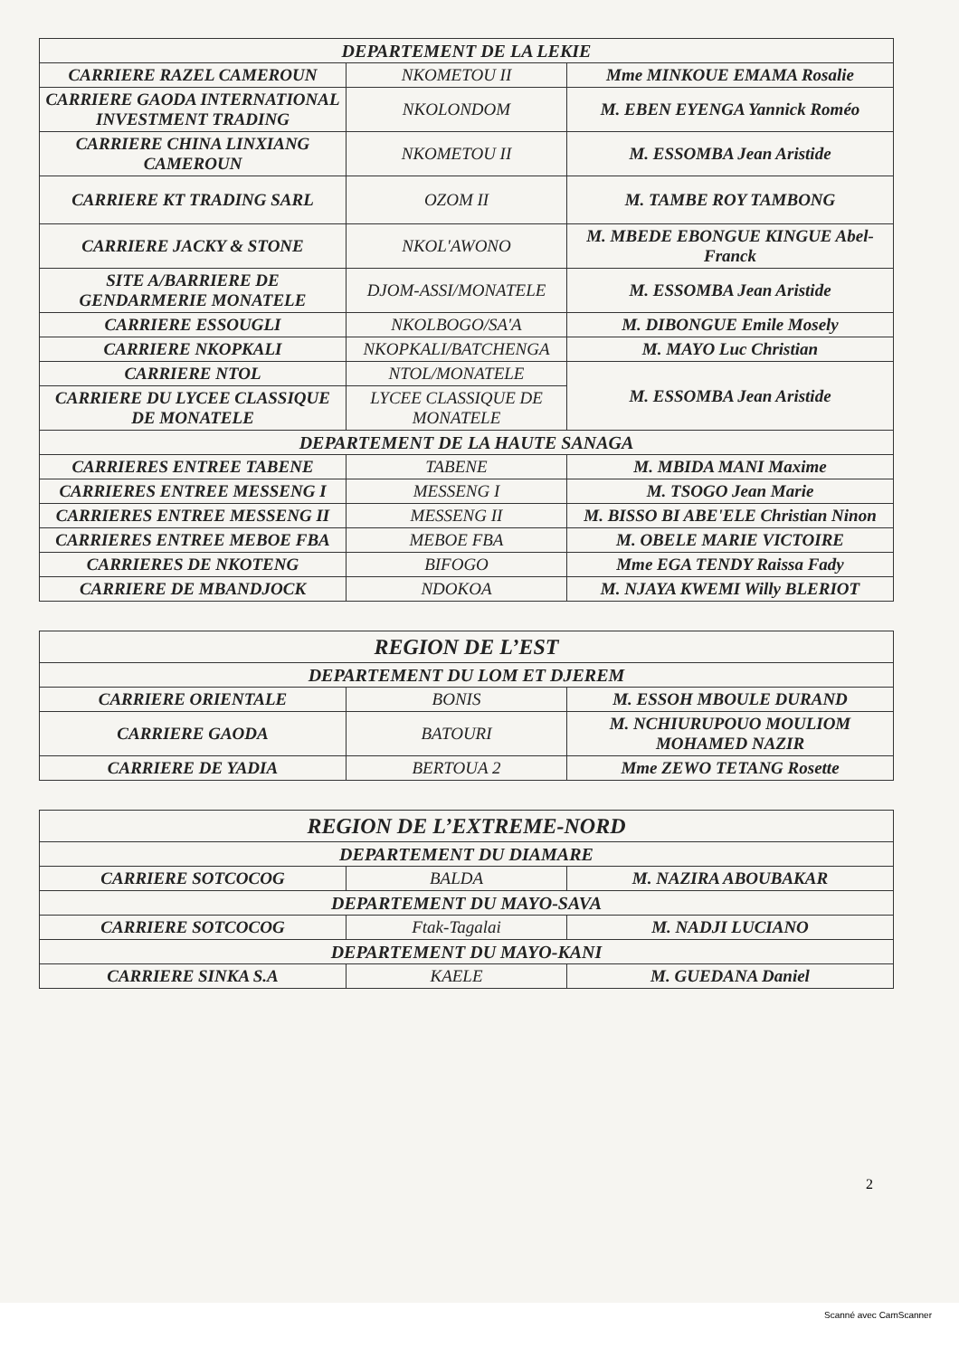| DEPARTEMENT DE LA LEKIE | | |
| --- | --- | --- |
| CARRIERE RAZEL CAMEROUN | NKOMETOU II | Mme MINKOUE EMAMA Rosalie |
| CARRIERE GAODA INTERNATIONAL INVESTMENT TRADING | NKOLONDOM | M. EBEN EYENGA Yannick Roméo |
| CARRIERE CHINA LINXIANG CAMEROUN | NKOMETOU II | M. ESSOMBA Jean Aristide |
| CARRIERE KT TRADING SARL | OZOM II | M. TAMBE ROY TAMBONG |
| CARRIERE JACKY & STONE | NKOL'AWONO | M. MBEDE EBONGUE KINGUE Abel-Franck |
| SITE A/BARRIERE DE GENDARMERIE MONATELE | DJOM-ASSI/MONATELE | M. ESSOMBA Jean Aristide |
| CARRIERE ESSOUGLI | NKOLBOGO/SA'A | M. DIBONGUE Emile Mosely |
| CARRIERE NKOPKALI | NKOPKALI/BATCHENGA | M. MAYO Luc Christian |
| CARRIERE NTOL | NTOL/MONATELE | M. ESSOMBA Jean Aristide |
| CARRIERE DU LYCEE CLASSIQUE DE MONATELE | LYCEE CLASSIQUE DE MONATELE | |
| DEPARTEMENT DE LA HAUTE SANAGA | | |
| CARRIERES ENTREE TABENE | TABENE | M. MBIDA MANI Maxime |
| CARRIERES ENTREE MESSENG I | MESSENG I | M. TSOGO Jean Marie |
| CARRIERES ENTREE MESSENG II | MESSENG II | M. BISSO BI ABE'ELE Christian Ninon |
| CARRIERES ENTREE MEBOE FBA | MEBOE FBA | M. OBELE MARIE VICTOIRE |
| CARRIERES DE NKOTENG | BIFOGO | Mme EGA TENDY Raissa Fady |
| CARRIERE DE MBANDJOCK | NDOKOA | M. NJAYA KWEMI Willy BLERIOT |
| REGION DE L’EST | | |
| --- | --- | --- |
| DEPARTEMENT DU LOM ET DJEREM | | |
| CARRIERE ORIENTALE | BONIS | M. ESSOH MBOULE DURAND |
| CARRIERE GAODA | BATOURI | M. NCHIURUPOUO MOULIOM MOHAMED NAZIR |
| CARRIERE DE YADIA | BERTOUA 2 | Mme ZEWO TETANG Rosette |
| REGION DE L’EXTREME-NORD | | |
| --- | --- | --- |
| DEPARTEMENT DU DIAMARE | | |
| CARRIERE SOTCOCOG | BALDA | M. NAZIRA ABOUBAKAR |
| DEPARTEMENT DU MAYO-SAVA | | |
| CARRIERE SOTCOCOG | Ftak-Tagalai | M. NADJI LUCIANO |
| DEPARTEMENT DU MAYO-KANI | | |
| CARRIERE SINKA S.A | KAELE | M. GUEDANA Daniel |
2
Scanné avec CamScanner